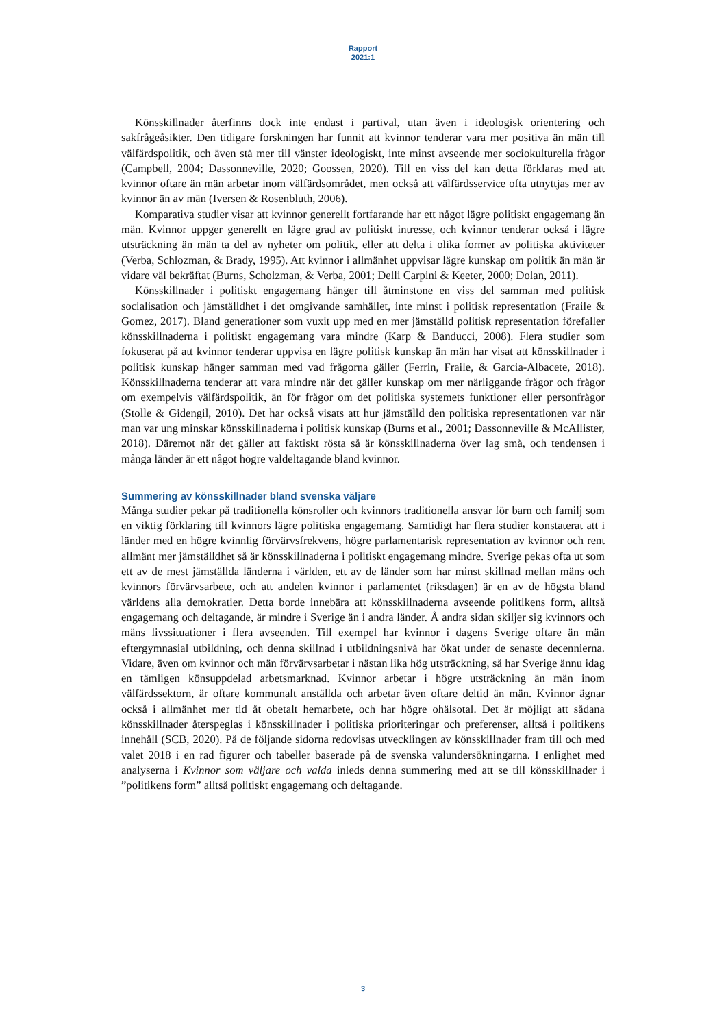Rapport
2021:1
Könsskillnader återfinns dock inte endast i partival, utan även i ideologisk orientering och sakfrågeåsikter. Den tidigare forskningen har funnit att kvinnor tenderar vara mer positiva än män till välfärdspolitik, och även stå mer till vänster ideologiskt, inte minst avseende mer sociokulturella frågor (Campbell, 2004; Dassonneville, 2020; Goossen, 2020). Till en viss del kan detta förklaras med att kvinnor oftare än män arbetar inom välfärdsområdet, men också att välfärdsservice ofta utnyttjas mer av kvinnor än av män (Iversen & Rosenbluth, 2006).
Komparativa studier visar att kvinnor generellt fortfarande har ett något lägre politiskt engagemang än män. Kvinnor uppger generellt en lägre grad av politiskt intresse, och kvinnor tenderar också i lägre utsträckning än män ta del av nyheter om politik, eller att delta i olika former av politiska aktiviteter (Verba, Schlozman, & Brady, 1995). Att kvinnor i allmänhet uppvisar lägre kunskap om politik än män är vidare väl bekräftat (Burns, Scholzman, & Verba, 2001; Delli Carpini & Keeter, 2000; Dolan, 2011).
Könsskillnader i politiskt engagemang hänger till åtminstone en viss del samman med politisk socialisation och jämställdhet i det omgivande samhället, inte minst i politisk representation (Fraile & Gomez, 2017). Bland generationer som vuxit upp med en mer jämställd politisk representation förefaller könsskillnaderna i politiskt engagemang vara mindre (Karp & Banducci, 2008). Flera studier som fokuserat på att kvinnor tenderar uppvisa en lägre politisk kunskap än män har visat att könsskillnader i politisk kunskap hänger samman med vad frågorna gäller (Ferrin, Fraile, & Garcia-Albacete, 2018). Könsskillnaderna tenderar att vara mindre när det gäller kunskap om mer närliggande frågor och frågor om exempelvis välfärdspolitik, än för frågor om det politiska systemets funktioner eller personfrågor (Stolle & Gidengil, 2010). Det har också visats att hur jämställd den politiska representationen var när man var ung minskar könsskillnaderna i politisk kunskap (Burns et al., 2001; Dassonneville & McAllister, 2018). Däremot när det gäller att faktiskt rösta så är könsskillnaderna över lag små, och tendensen i många länder är ett något högre valdeltagande bland kvinnor.
Summering av könsskillnader bland svenska väljare
Många studier pekar på traditionella könsroller och kvinnors traditionella ansvar för barn och familj som en viktig förklaring till kvinnors lägre politiska engagemang. Samtidigt har flera studier konstaterat att i länder med en högre kvinnlig förvärvsfrekvens, högre parlamentarisk representation av kvinnor och rent allmänt mer jämställdhet så är könsskillnaderna i politiskt engagemang mindre. Sverige pekas ofta ut som ett av de mest jämställda länderna i världen, ett av de länder som har minst skillnad mellan mäns och kvinnors förvärvsarbete, och att andelen kvinnor i parlamentet (riksdagen) är en av de högsta bland världens alla demokratier. Detta borde innebära att könsskillnaderna avseende politikens form, alltså engagemang och deltagande, är mindre i Sverige än i andra länder. Å andra sidan skiljer sig kvinnors och mäns livssituationer i flera avseenden. Till exempel har kvinnor i dagens Sverige oftare än män eftergymnasial utbildning, och denna skillnad i utbildningsnivå har ökat under de senaste decennierna. Vidare, även om kvinnor och män förvärvsarbetar i nästan lika hög utsträckning, så har Sverige ännu idag en tämligen könsuppdelad arbetsmarknad. Kvinnor arbetar i högre utsträckning än män inom välfärdssektorn, är oftare kommunalt anställda och arbetar även oftare deltid än män. Kvinnor ägnar också i allmänhet mer tid åt obetalt hemarbete, och har högre ohälsotal. Det är möjligt att sådana könsskillnader återspeglas i könsskillnader i politiska prioriteringar och preferenser, alltså i politikens innehåll (SCB, 2020). På de följande sidorna redovisas utvecklingen av könsskillnader fram till och med valet 2018 i en rad figurer och tabeller baserade på de svenska valundersökningarna. I enlighet med analyserna i Kvinnor som väljare och valda inleds denna summering med att se till könsskillnader i ”politikens form” alltså politiskt engagemang och deltagande.
3